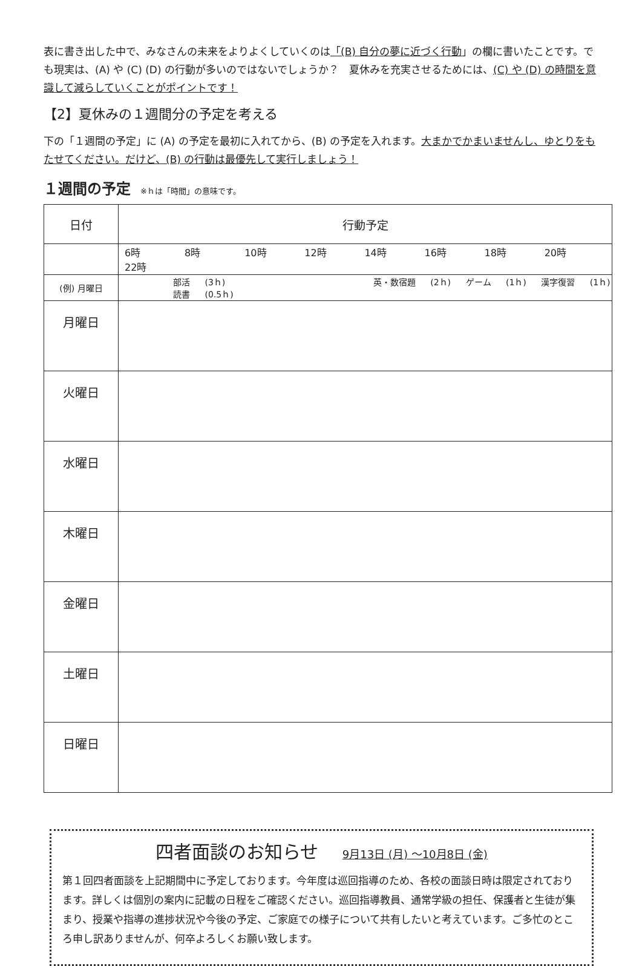表に書き出した中で、みなさんの未来をよりよくしていくのは「(B) 自分の夢に近づく行動」の欄に書いたことです。でも現実は、(A) や (C) (D) の行動が多いのではないでしょうか？　夏休みを充実させるためには、(C) や (D) の時間を意識して減らしていくことがポイントです！
【2】夏休みの１週間分の予定を考える
下の「１週間の予定」に (A) の予定を最初に入れてから、(B) の予定を入れます。大まかでかまいませんし、ゆとりをもたせてください。だけど、(B) の行動は最優先して実行しましょう！
１週間の予定 ※ｈは「時間」の意味です。
| 日付 | 行動予定 |
| | 6時 8時 10時 12時 14時 16時 18時 20時 22時 |
| (例) 月曜日 | 部活 (3ｈ) 英・数宿題 (2ｈ) ゲーム (1ｈ) 漢字復習 (1ｈ) 読書 (0.5ｈ) |
| 月曜日 | |
| 火曜日 | |
| 水曜日 | |
| 木曜日 | |
| 金曜日 | |
| 土曜日 | |
| 日曜日 | |
四者面談のお知らせ 9月13日 (月) ～10月8日 (金)
第１回四者面談を上記期間中に予定しております。今年度は巡回指導のため、各校の面談日時は限定されております。詳しくは個別の案内に記載の日程をご確認ください。巡回指導教員、通常学級の担任、保護者と生徒が集まり、授業や指導の進捗状況や今後の予定、ご家庭での様子について共有したいと考えています。ご多忙のところ申し訳ありませんが、何卒よろしくお願い致します。